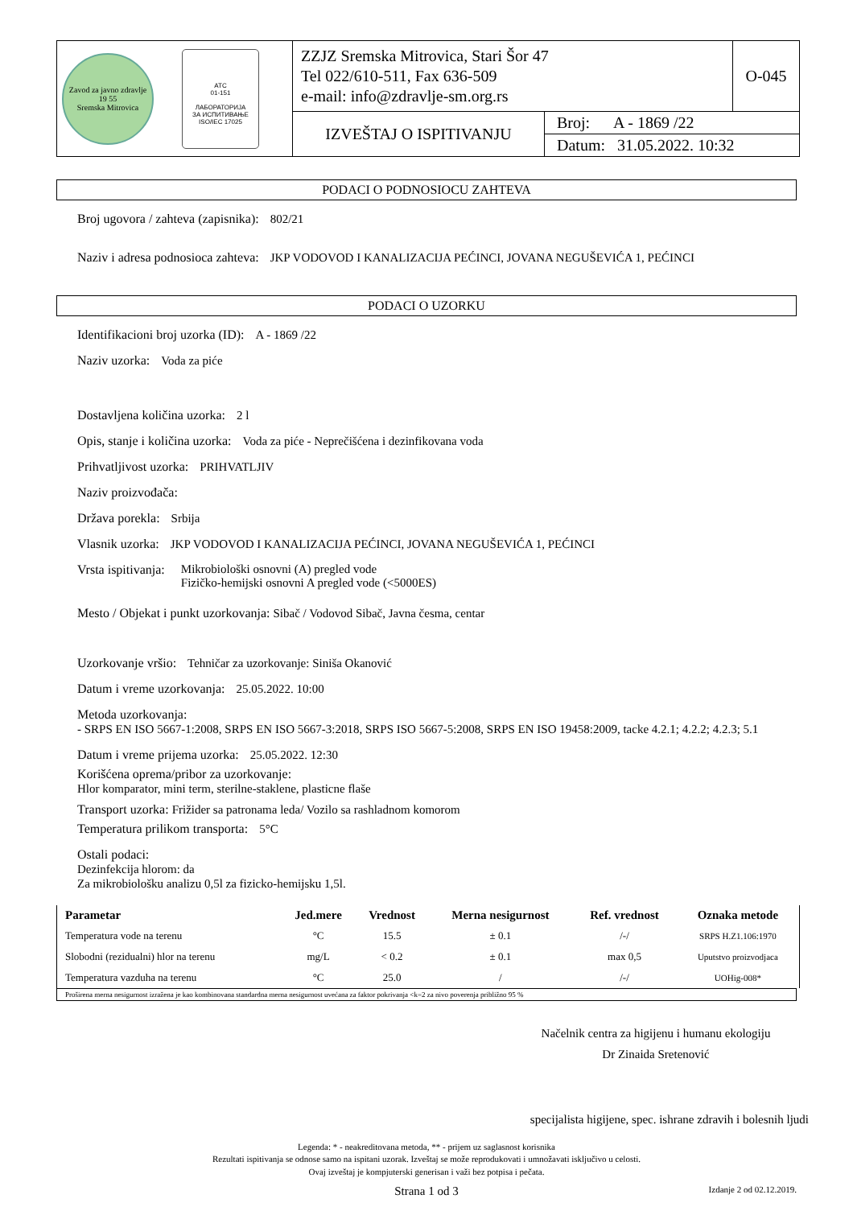| Zavod za javno zdravlje 19 55 Sremska Mitrovica ATC 01-151 ЛАБОРАТОРИЈА ЗА ИСПИТИВАЊЕ ISO/IEC 17025 | ZZJZ Sremska Mitrovica, Stari Šor 47 Tel 022/610-511, Fax 636-509 e-mail: info@zdravlje-sm.org.rs | | O-045 |
| | IZVEŠTAJ O ISPITIVANJU | Broj: A - 1869 /22 Datum: 31.05.2022. 10:32 | |
PODACI O PODNOSIOCU ZAHTEVA
Broj ugovora / zahteva (zapisnika): 802/21
Naziv i adresa podnosioca zahteva: JKP VODOVOD I KANALIZACIJA PEĆINCI, JOVANA NEGUŠEVIĆA 1, PEĆINCI
PODACI O UZORKU
Identifikacioni broj uzorka (ID): A - 1869 /22
Naziv uzorka: Voda za piće
Dostavljena količina uzorka: 2 l
Opis, stanje i količina uzorka: Voda za piće - Neprečišćena i dezinfikovana voda
Prihvatljivost uzorka: PRIHVATLJIV
Naziv proizvođača:
Država porekla: Srbija
Vlasnik uzorka: JKP VODOVOD I KANALIZACIJA PEĆINCI, JOVANA NEGUŠEVIĆA 1, PEĆINCI
Vrsta ispitivanja: Mikrobiološki osnovni (A) pregled vode
Fizičko-hemijski osnovni A pregled vode (<5000ES)
Mesto / Objekat i punkt uzorkovanja: Sibač / Vodovod Sibač, Javna česma, centar
Uzorkovanje vršio: Tehničar za uzorkovanje: Siniša Okanović
Datum i vreme uzorkovanja: 25.05.2022. 10:00
Metoda uzorkovanja:
- SRPS EN ISO 5667-1:2008, SRPS EN ISO 5667-3:2018, SRPS ISO 5667-5:2008, SRPS EN ISO 19458:2009, tacke 4.2.1; 4.2.2; 4.2.3; 5.1
Datum i vreme prijema uzorka: 25.05.2022. 12:30
Korišćena oprema/pribor za uzorkovanje:
Hlor komparator, mini term, sterilne-staklene, plasticne flaše
Transport uzorka: Frižider sa patronama leda/ Vozilo sa rashladnom komorom
Temperatura prilikom transporta: 5°C
Ostali podaci:
Dezinfekcija hlorom: da
Za mikrobiološku analizu 0,5l za fizicko-hemijsku 1,5l.
| Parametar | Jed.mere | Vrednost | Merna nesigurnost | Ref. vrednost | Oznaka metode |
| --- | --- | --- | --- | --- | --- |
| Temperatura vode na terenu | °C | 15.5 | ± 0.1 | /-/ | SRPS H.Z1.106:1970 |
| Slobodni (rezidualni) hlor na terenu | mg/L | < 0.2 | ± 0.1 | max 0,5 | Uputstvo proizvodjaca |
| Temperatura vazduha na terenu | °C | 25.0 | / | /-/ | UOHig-008* |
Proširena merna nesigurnost izražena je kao kombinovana standardna merna nesigurnost uvećana za faktor pokrivanja <k=2 za nivo poverenja približno 95 %
Načelnik centra za higijenu i humanu ekologiju
Dr Zinaida Sretenović
specijalista higijene, spec. ishrane zdravih i bolesnih ljudi
Legenda: * - neakreditovana metoda, ** - prijem uz saglasnost korisnika
Rezultati ispitivanja se odnose samo na ispitani uzorak. Izveštaj se može reprodukovati i umnožavati isključivo u celosti.
Ovaj izveštaj je kompjuterski generisan i važi bez potpisa i pečata.
Strana 1 od 3 Izdanje 2 od 02.12.2019.